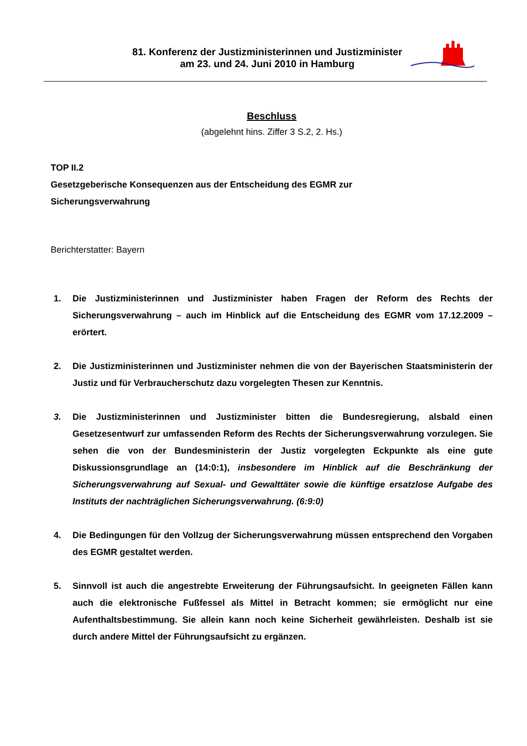81. Konferenz der Justizministerinnen und Justizminister
am 23. und 24. Juni 2010 in Hamburg
Beschluss
(abgelehnt hins. Ziffer 3 S.2, 2. Hs.)
TOP II.2
Gesetzgeberische Konsequenzen aus der Entscheidung des EGMR zur
Sicherungsverwahrung
Berichterstatter: Bayern
1. Die Justizministerinnen und Justizminister haben Fragen der Reform des Rechts der Sicherungsverwahrung – auch im Hinblick auf die Entscheidung des EGMR vom 17.12.2009 – erörtert.
2. Die Justizministerinnen und Justizminister nehmen die von der Bayerischen Staatsministerin der Justiz und für Verbraucherschutz dazu vorgelegten Thesen zur Kenntnis.
3. Die Justizministerinnen und Justizminister bitten die Bundesregierung, alsbald einen Gesetzesentwurf zur umfassenden Reform des Rechts der Sicherungsverwahrung vorzulegen. Sie sehen die von der Bundesministerin der Justiz vorgelegten Eckpunkte als eine gute Diskussionsgrundlage an (14:0:1), insbesondere im Hinblick auf die Beschränkung der Sicherungsverwahrung auf Sexual- und Gewalttäter sowie die künftige ersatzlose Aufgabe des Instituts der nachträglichen Sicherungsverwahrung. (6:9:0)
4. Die Bedingungen für den Vollzug der Sicherungsverwahrung müssen entsprechend den Vorgaben des EGMR gestaltet werden.
5. Sinnvoll ist auch die angestrebte Erweiterung der Führungsaufsicht. In geeigneten Fällen kann auch die elektronische Fußfessel als Mittel in Betracht kommen; sie ermöglicht nur eine Aufenthaltsbestimmung. Sie allein kann noch keine Sicherheit gewährleisten. Deshalb ist sie durch andere Mittel der Führungsaufsicht zu ergänzen.